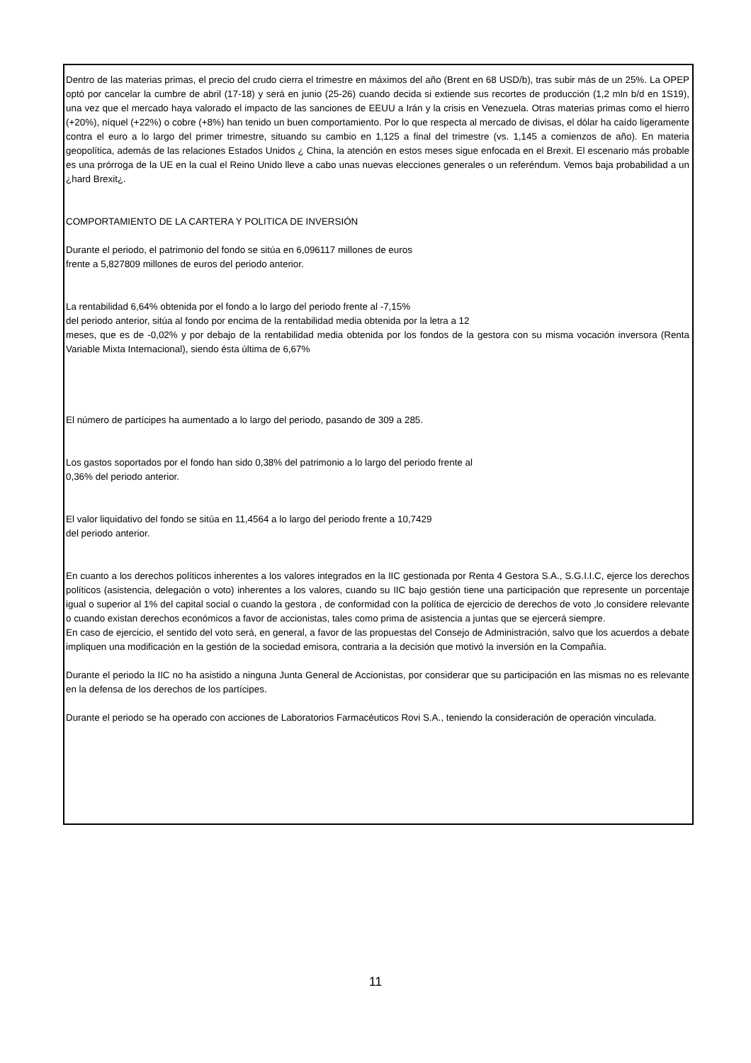Dentro de las materias primas, el precio del crudo cierra el trimestre en máximos del año (Brent en 68 USD/b), tras subir más de un 25%. La OPEP optó por cancelar la cumbre de abril (17-18) y será en junio (25-26) cuando decida si extiende sus recortes de producción (1,2 mln b/d en 1S19), una vez que el mercado haya valorado el impacto de las sanciones de EEUU a Irán y la crisis en Venezuela. Otras materias primas como el hierro (+20%), níquel (+22%) o cobre (+8%) han tenido un buen comportamiento. Por lo que respecta al mercado de divisas, el dólar ha caído ligeramente contra el euro a lo largo del primer trimestre, situando su cambio en 1,125 a final del trimestre (vs. 1,145 a comienzos de año). En materia geopolítica, además de las relaciones Estados Unidos ¿ China, la atención en estos meses sigue enfocada en el Brexit. El escenario más probable es una prórroga de la UE en la cual el Reino Unido lleve a cabo unas nuevas elecciones generales o un referéndum. Vemos baja probabilidad a un ¿hard Brexit¿.
COMPORTAMIENTO DE LA CARTERA Y POLITICA DE INVERSIÓN
Durante el periodo, el patrimonio del fondo se sitúa en 6,096117 millones de euros
frente a 5,827809 millones de euros del periodo anterior.
La rentabilidad 6,64% obtenida por el fondo a lo largo del periodo frente al -7,15%
del periodo anterior, sitúa al fondo por encima de la rentabilidad media obtenida por la letra a 12
meses, que es de -0,02% y por debajo de la rentabilidad media obtenida por los fondos de la gestora con su misma vocación inversora (Renta Variable Mixta Internacional), siendo ésta última de 6,67%
El número de partícipes ha aumentado a lo largo del periodo, pasando de 309 a 285.
Los gastos soportados por el fondo han sido 0,38% del patrimonio a lo largo del periodo frente al
0,36% del periodo anterior.
El valor liquidativo del fondo se sitúa en 11,4564 a lo largo del periodo frente a 10,7429
del periodo anterior.
En cuanto a los derechos políticos inherentes a los valores integrados en la IIC gestionada por Renta 4 Gestora S.A., S.G.I.I.C, ejerce los derechos políticos (asistencia, delegación o voto) inherentes a los valores, cuando su IIC bajo gestión tiene una participación que represente un porcentaje igual o superior al 1% del capital social o cuando la gestora , de conformidad con la política de ejercicio de derechos de voto ,lo considere relevante o cuando existan derechos económicos a favor de accionistas, tales como prima de asistencia a juntas que se ejercerá siempre.
En caso de ejercicio, el sentido del voto será, en general, a favor de las propuestas del Consejo de Administración, salvo que los acuerdos a debate impliquen una modificación en la gestión de la sociedad emisora, contraria a la decisión que motivó la inversión en la Compañía.
Durante el periodo la IIC no ha asistido a ninguna Junta General de Accionistas, por considerar que su participación en las mismas no es relevante en la defensa de los derechos de los partícipes.
Durante el periodo se ha operado con acciones de Laboratorios Farmacéuticos Rovi S.A., teniendo la consideración de operación vinculada.
11